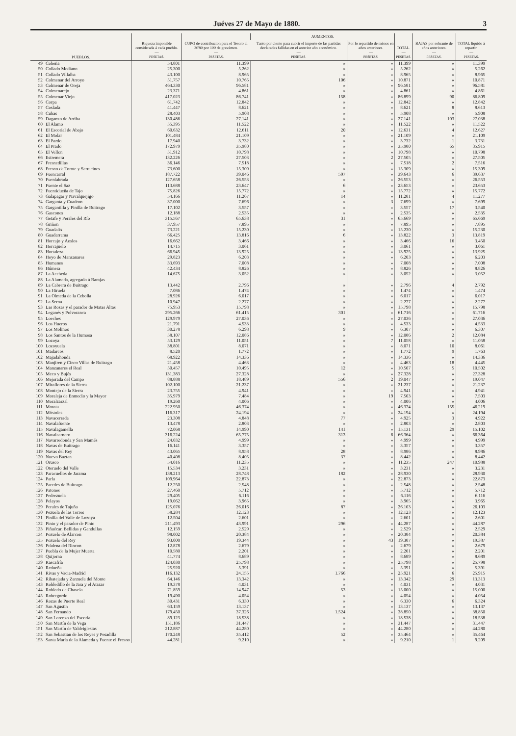Juéves 27 de Mayo de 1880. 3
| PUEBLOS. | | Riqueza imponible considerada á cada pueblo. — PESETAS. | CUPO de contribucion para el Tesoro al 20'80 por 100 de gravámen. — PESETAS. | AUMENTOS. | | TOTAL. — PESETAS. | BAJAS por sobrante de años anteriores. — PESETAS. | TOTAL líquido á repartir. — PESETAS. |
| --- | --- | --- | --- | --- | --- | --- | --- | --- |
| | | | | Tanto por ciento para cubrir el importe de las partidas declaradas fallidas en el anterior año económico. — PESETAS. | Por lo repartido de ménos en años anteriores. — PESETAS. | | | |
| 49 | Cobeña | 54.801 | 11.399 | » | » | 11.399 | » | 11.399 |
| 50 | Collado Mediano | 25.300 | 5.262 | » | » | 5.262 | » | 5.262 |
| 51 | Collado Villalba | 43.100 | 8.965 | » | » | 8.965 | » | 8.965 |
| 52 | Colmenar del Arroyo | 51.757 | 10.765 | 106 | » | 10.871 | » | 10.871 |
| 53 | Colmenar de Oreja | 464.330 | 96.581 | » | » | 96.581 | » | 96.581 |
| 54 | Colmenarejo | 23.371 | 4.861 | » | » | 4.861 | » | 4.861 |
| 55 | Colmenar Viejo | 417.023 | 86.741 | 158 | » | 86.899 | 90 | 86.809 |
| 56 | Corpa | 61.742 | 12.842 | » | » | 12.842 | » | 12.842 |
| 57 | Coslada | 41.447 | 8.621 | » | » | 8.621 | 8 | 8.613 |
| 58 | Cubas | 28.403 | 5.908 | » | » | 5.908 | » | 5.908 |
| 59 | Daganzo de Arriba | 130.486 | 27.141 | » | » | 27.141 | 103 | 27.038 |
| 60 | El Alamo | 55.395 | 11.522 | » | » | 11.522 | » | 11.522 |
| 61 | El Escorial de Abajo | 60.632 | 12.611 | 20 | » | 12.631 | 4 | 12.627 |
| 62 | El Molar | 101.484 | 21.109 | » | » | 21.109 | » | 21.109 |
| 63 | El Pardo | 17.940 | 3.732 | » | » | 3.732 | 1 | 3.731 |
| 64 | El Prado | 172.979 | 35.980 | » | » | 35.980 | 65 | 35.915 |
| 65 | El Vellon | 51.912 | 10.798 | » | » | 10.798 | » | 10.798 |
| 66 | Estremera | 132.226 | 27.503 | » | 2 | 27.505 | » | 27.505 |
| 67 | Fresnedillas | 36.146 | 7.518 | » | » | 7.518 | 2 | 7.516 |
| 68 | Fresno de Torote y Serracines | 73.600 | 15.309 | » | » | 15.309 | » | 15.309 |
| 69 | Fuencarral | 187.722 | 39.046 | 597 | » | 39.643 | 6 | 39.637 |
| 70 | Fuenlabrada | 127.658 | 26.553 | » | » | 26.553 | » | 26.553 |
| 71 | Fuente el Saz | 113.688 | 23.647 | 6 | » | 23.653 | » | 23.653 |
| 72 | Fuentidueña de Tajo | 75.826 | 15.772 | » | » | 15.772 | » | 15.772 |
| 73 | Galapagar y Navalquejigo | 54.166 | 11.267 | 14 | » | 11.281 | 4 | 11.277 |
| 74 | Garganta y Cuadron | 37.000 | 7.696 | » | 3 | 7.699 | » | 7.699 |
| 75 | Gargantilla y Pinilla de Buitrago | 17.102 | 3.557 | » | » | 3.557 | 17 | 3.540 |
| 76 | Gascones | 12.188 | 2.535 | » | » | 2.535 | » | 2.535 |
| 77 | Getafe y Perales del Río | 315.567 | 65.638 | 31 | » | 65.669 | » | 65.669 |
| 78 | Griñon | 37.957 | 7.895 | » | » | 7.895 | » | 7.895 |
| 79 | Guadalix | 73.221 | 15.230 | » | » | 15.230 | » | 15.230 |
| 80 | Guadarrama | 66.425 | 13.816 | 6 | » | 13.822 | 3 | 13.819 |
| 81 | Horcajo y Aoslos | 16.662 | 3.466 | » | » | 3.466 | 16 | 3.450 |
| 82 | Horcajuelo | 14.715 | 3.061 | » | » | 3.061 | » | 3.061 |
| 83 | Hortaleza | 66.945 | 13.925 | » | » | 13.925 | » | 13.925 |
| 84 | Hoyo de Manzanares | 29.823 | 6.203 | » | » | 6.203 | » | 6.203 |
| 85 | Humanes | 33.693 | 7.008 | » | » | 7.008 | » | 7.008 |
| 86 | Húmera | 42.434 | 8.826 | » | » | 8.826 | » | 8.826 |
| 87 | La Acebeda | 14.675 | 3.052 | » | » | 3.052 | » | 3.052 |
| 88 | La Alameda, agregado á Barajas | | | | | | | |
| 89 | La Cabrera de Buitrago | 13.442 | 2.796 | » | » | 2.796 | 4 | 2.792 |
| 90 | La Hiruela | 7.086 | 1.474 | » | » | 1.474 | » | 1.474 |
| 91 | La Olmeda de la Cebolla | 28.926 | 6.017 | » | » | 6.017 | » | 6.017 |
| 92 | La Serna | 10.947 | 2.277 | » | » | 2.277 | » | 2.277 |
| 93 | Las Rozas y el parador de Matas Altas | 75.953 | 15.798 | » | » | 15.798 | » | 15.798 |
| 94 | Leganés y Polvoranca | 295.266 | 61.415 | 301 | » | 61.716 | » | 61.716 |
| 95 | Loeches | 129.979 | 27.036 | » | » | 27.036 | » | 27.036 |
| 96 | Los Hueros | 21.791 | 4.533 | » | » | 4.533 | » | 4.533 |
| 97 | Los Molinos | 30.278 | 6.298 | 9 | » | 6.307 | » | 6.307 |
| 98 | Los Santos de la Humosa | 58.107 | 12.086 | » | » | 12.086 | 2 | 12.084 |
| 99 | Lozoya | 53.129 | 11.051 | » | 7 | 11.058 | » | 11.058 |
| 100 | Lozoyuela | 38.801 | 8.071 | » | » | 8.071 | 10 | 8.061 |
| 101 | Madarcos | 8.520 | 1.772 | » | » | 1.772 | 9 | 1.763 |
| 102 | Majadahonda | 68.922 | 14.336 | » | » | 14.336 | » | 14.336 |
| 103 | Manjiren y Cinco Villas de Buitrago | 21.458 | 4.463 | » | » | 4.463 | 18 | 4.445 |
| 104 | Manzanares el Real | 50.457 | 10.495 | 12 | » | 10.507 | 5 | 10.502 |
| 105 | Meco y Bujés | 131.383 | 27.328 | » | » | 27.328 | » | 27.328 |
| 106 | Mejorada del Campo | 88.888 | 18.489 | 556 | 2 | 19.047 | » | 19.047 |
| 107 | Miraflores de la Sierra | 102.100 | 21.237 | » | » | 21.237 | » | 21.237 |
| 108 | Montejo de la Sierra | 23.755 | 4.941 | » | » | 4.941 | » | 4.941 |
| 109 | Moraleja de Enmedio y la Mayor | 35.979 | 7.484 | » | 19 | 7.503 | » | 7.503 |
| 110 | Moralzarzal | 19.260 | 4.006 | » | » | 4.006 | » | 4.006 |
| 111 | Morata | 222.950 | 46.374 | » | » | 46.374 | 155 | 46.219 |
| 112 | Móstoles | 116.317 | 24.194 | » | » | 24.194 | » | 24.194 |
| 113 | Navacerrada | 23.308 | 4.848 | 77 | » | 4.925 | 3 | 4.922 |
| 114 | Navalafuente | 13.478 | 2.803 | » | » | 2.803 | » | 2.803 |
| 115 | Navalagamella | 72.068 | 14.990 | 141 | » | 15.131 | 29 | 15.102 |
| 116 | Navalcarnero | 316.224 | 65.775 | 313 | 6 | 66.364 | » | 66.364 |
| 117 | Navarredonda y San Mamés | 24.032 | 4.999 | » | » | 4.999 | » | 4.999 |
| 118 | Navas de Buitrago | 16.141 | 3.357 | » | » | 3.357 | » | 3.357 |
| 119 | Navas del Rey | 43.065 | 8.958 | 28 | » | 8.986 | » | 8.986 |
| 120 | Nuevo Baztan | 40.408 | 8.405 | 37 | » | 8.442 | » | 8.442 |
| 121 | Orusco | 54.016 | 11.235 | » | » | 11.235 | 247 | 10.988 |
| 122 | Oteruelo del Valle | 15.534 | 3.231 | » | » | 3.231 | » | 3.231 |
| 123 | Paracuellos de Jarama | 138.213 | 28.748 | 182 | » | 28.930 | » | 28.930 |
| 124 | Parla | 109.964 | 22.873 | » | » | 22.873 | » | 22.873 |
| 125 | Paredes de Buitrago | 12.250 | 2.548 | » | » | 2.548 | » | 2.548 |
| 126 | Patones | 27.460 | 5.712 | » | » | 5.712 | » | 5.712 |
| 127 | Pedrezuela | 29.405 | 6.116 | » | » | 6.116 | » | 6.116 |
| 128 | Pelayos | 19.062 | 3.965 | » | » | 3.965 | » | 3.965 |
| 129 | Perales de Tajuña | 125.076 | 26.016 | 87 | » | 26.103 | » | 26.103 |
| 130 | Pezuela de las Torres | 58.284 | 12.123 | » | » | 12.123 | » | 12.123 |
| 131 | Pinilla del Valle de Lozoya | 12.504 | 2.601 | » | » | 2.601 | » | 2.601 |
| 132 | Pinto y el parador de Pinto | 211.493 | 43.991 | 296 | » | 44.287 | » | 44.287 |
| 133 | Piñuécar, Bellidas y Gandullas | 12.159 | 2.529 | » | » | 2.529 | » | 2.529 |
| 134 | Pozuelo de Alarcon | 98.002 | 20.384 | » | » | 20.384 | » | 20.384 |
| 135 | Pozuelo del Rey | 93.000 | 19.344 | » | 43 | 19.387 | » | 19.387 |
| 136 | Prádena del Rincon | 12.878 | 2.679 | » | » | 2.679 | » | 2.679 |
| 137 | Puebla de la Mujer Muerta | 10.580 | 2.201 | » | » | 2.201 | » | 2.201 |
| 138 | Quijorna | 41.774 | 8.689 | » | » | 8.689 | » | 8.689 |
| 139 | Rascafría | 124.030 | 25.798 | » | » | 25.798 | » | 25.798 |
| 140 | Redueña | 25.920 | 5.391 | » | » | 5.391 | » | 5.391 |
| 141 | Rivas y Vacia-Madrid | 116.132 | 24.155 | 1.766 | » | 25.921 | 6 | 25.915 |
| 142 | Ribatejada y Zarzuela del Monte | 64.146 | 13.342 | » | » | 13.342 | 29 | 13.313 |
| 143 | Robledillo de la Jara y el Atazar | 19.378 | 4.031 | » | » | 4.031 | » | 4.031 |
| 144 | Robledo de Chavela | 71.859 | 14.947 | 53 | » | 15.000 | » | 15.000 |
| 145 | Robregordo | 19.490 | 4.054 | » | » | 4.054 | » | 4.054 |
| 146 | Rozas de Puerto Real | 30.431 | 6.330 | » | » | 6.330 | 6 | 6.324 |
| 147 | San Agustin | 63.159 | 13.137 | » | » | 13.137 | » | 13.137 |
| 148 | San Fernando | 179.450 | 37.326 | 1.524 | » | 38.850 | » | 38.850 |
| 149 | San Lorenzo del Escorial | 89.123 | 18.538 | » | » | 18.538 | » | 18.538 |
| 150 | San Martín de la Vega | 151.186 | 31.447 | » | » | 31.447 | » | 31.447 |
| 151 | San Martín de Valdeiglesias | 212.887 | 44.280 | » | » | 44.280 | » | 44.280 |
| 152 | San Sebastian de los Reyes y Pesadilla | 170.248 | 35.412 | 52 | » | 35.464 | » | 35.464 |
| 153 | Santa María de la Alameda y Fuente el Fresno | 44.281 | 9.210 | » | » | 9.210 | 1 | 9.209 |